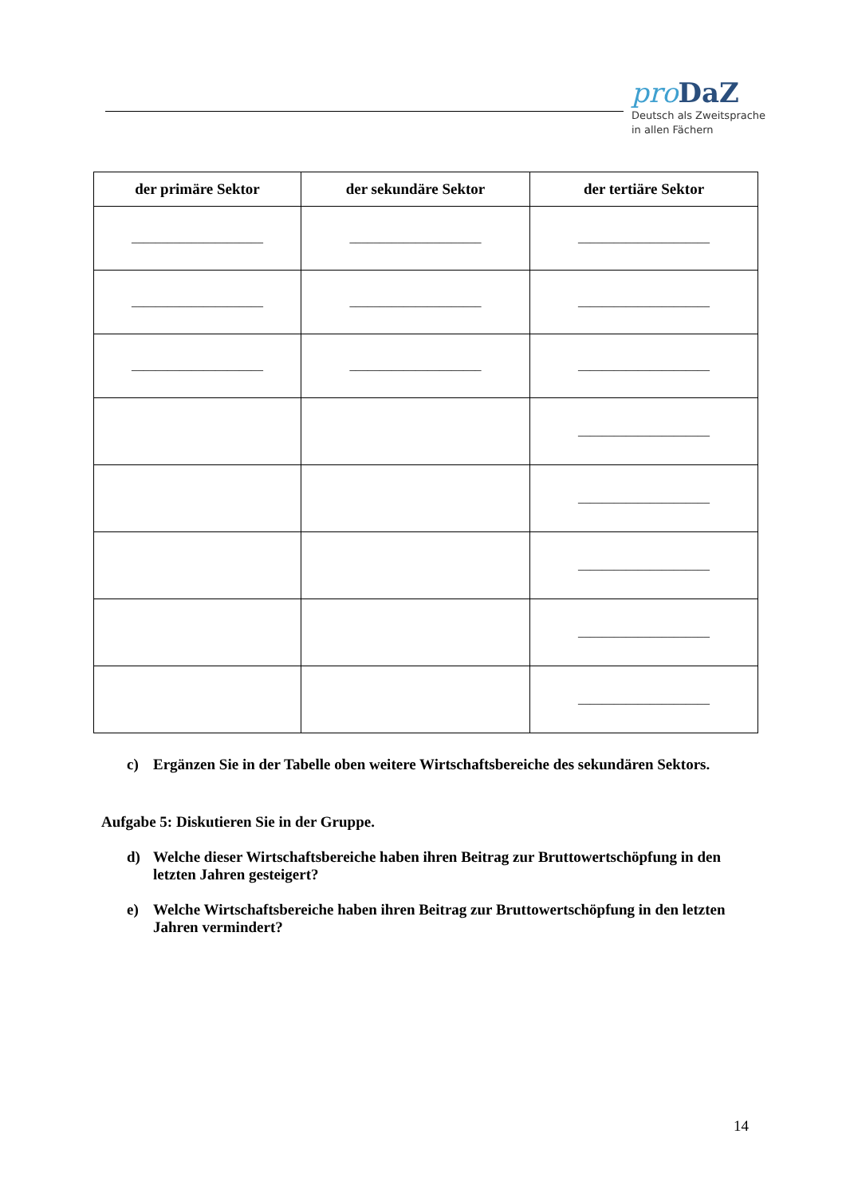pro DaZ
Deutsch als Zweitsprache
in allen Fächern
| der primäre Sektor | der sekundäre Sektor | der tertiäre Sektor |
| --- | --- | --- |
| ______________________ | ______________________ | ______________________ |
| ______________________ | ______________________ | ______________________ |
| ______________________ | ______________________ | ______________________ |
| | | ______________________ |
| | | ______________________ |
| | | ______________________ |
| | | ______________________ |
| | | ______________________ |
c) Ergänzen Sie in der Tabelle oben weitere Wirtschaftsbereiche des sekundären Sektors.
Aufgabe 5: Diskutieren Sie in der Gruppe.
d) Welche dieser Wirtschaftsbereiche haben ihren Beitrag zur Bruttowertschöpfung in den letzten Jahren gesteigert?
e) Welche Wirtschaftsbereiche haben ihren Beitrag zur Bruttowertschöpfung in den letzten Jahren vermindert?
14